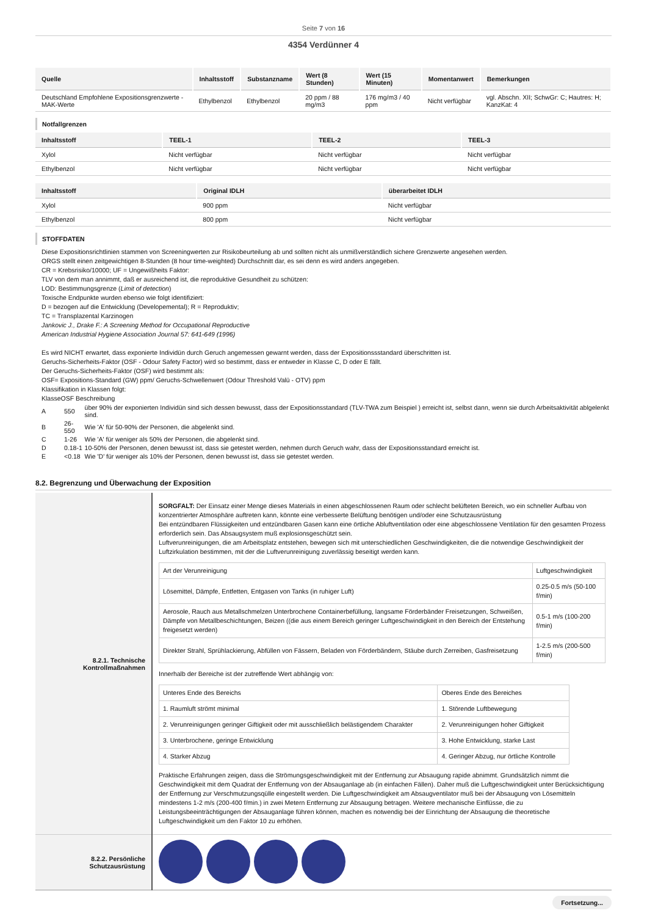Seite 7 von 16
4354 Verdünner 4
| Quelle | Inhaltsstoff | Substanzname | Wert (8 Stunden) | Wert (15 Minuten) | Momentanwert | Bemerkungen |
| --- | --- | --- | --- | --- | --- | --- |
| Deutschland Empfohlene Expositionsgrenzwerte - MAK-Werte | Ethylbenzol | Ethylbenzol | 20 ppm / 88 mg/m3 | 176 mg/m3 / 40 ppm | Nicht verfügbar | vgl. Abschn. XII; SchwGr: C; Hautres: H; KanzKat: 4 |
Notfallgrenzen
| Inhaltsstoff | TEEL-1 | TEEL-2 | TEEL-3 |
| --- | --- | --- | --- |
| Xylol | Nicht verfügbar | Nicht verfügbar | Nicht verfügbar |
| Ethylbenzol | Nicht verfügbar | Nicht verfügbar | Nicht verfügbar |
| Inhaltsstoff | Original IDLH | überarbeitet IDLH |
| --- | --- | --- |
| Xylol | 900 ppm | Nicht verfügbar |
| Ethylbenzol | 800 ppm | Nicht verfügbar |
STOFFDATEN
Diese Expositionsrichtlinien stammen von Screeningwerten zur Risikobeurteilung ab und sollten nicht als unmißverständlich sichere Grenzwerte angesehen werden.
ORGS stellt einen zeitgewichtigen 8-Stunden (8 hour time-weighted) Durchschnitt dar, es sei denn es wird anders angegeben.
CR = Krebsrisiko/10000; UF = Ungewißheits Faktor:
TLV von dem man annimmt, daß er ausreichend ist, die reproduktive Gesundheit zu schützen:
LOD: Bestimmungsgrenze (Limit of detection)
Toxische Endpunkte wurden ebenso wie folgt identifiziert:
D = bezogen auf die Entwicklung (Developemental); R = Reproduktiv;
TC = Transplazental Karzinogen
Jankovic J., Drake F.: A Screening Method for Occupational Reproductive
American Industrial Hygiene Association Journal 57: 641-649 (1996)
Es wird NICHT erwartet, dass exponierte Individün durch Geruch angemessen gewarnt werden, dass der Expositionssstandard überschritten ist.
Geruchs-Sicherheits-Faktor (OSF - Odour Safety Factor) wird so bestimmt, dass er entweder in Klasse C, D oder E fällt.
Der Geruchs-Sicherheits-Faktor (OSF) wird bestimmt als:
OSF= Expositions-Standard (GW) ppm/ Geruchs-Schwellenwert (Odour Threshold Valü - OTV) ppm
Klassifikation in Klassen folgt:
KlasseOSF Beschreibung
| A | 550 | über 90% der exponierten Individün sind sich dessen bewusst, dass der Expositionsstandard (TLV-TWA zum Beispiel ) erreicht ist, selbst dann, wenn sie durch Arbeitsaktivität ablgelenkt sind. |
| B | 26-550 | Wie 'A' für 50-90% der Personen, die abgelenkt sind. |
| C | 1-26 | Wie 'A' für weniger als 50% der Personen, die abgelenkt sind. |
| D | 0.18-1 | 10-50% der Personen, denen bewusst ist, dass sie getestet werden, nehmen durch Geruch wahr, dass der Expositionsstandard erreicht ist. |
| E | <0.18 | Wie 'D' für weniger als 10% der Personen, denen bewusst ist, dass sie getestet werden. |
8.2. Begrenzung und Überwachung der Exposition
| 8.2.1. Technische Kontrollmaßnahmen | SORGFALT: Der Einsatz einer Menge dieses Materials in einen abgeschlossenen Raum oder schlecht belüfteten Bereich, wo ein schneller Aufbau von konzentrierter Atmosphäre auftreten kann, könnte eine verbesserte Belüftung benötigen und/oder eine Schutzausrüstung Bei entzündbaren Flüssigkeiten und entzündbaren Gasen kann eine örtliche Abluftventilation oder eine abgeschlossene Ventilation für den gesamten Prozess erforderlich sein. Das Absaugsystem muß explosionsgeschützt sein. Luftverunreinigungen, die am Arbeitsplatz entstehen, bewegen sich mit unterschiedlichen Geschwindigkeiten, die die notwendige Geschwindigkeit der Luftzirkulation bestimmen, mit der die Luftverunreinigung zuverlässig beseitigt werden kann. / Art der Verunreinigung / Luftgeschwindigkeit / / Lösemittel, Dämpfe, Entfetten, Entgasen von Tanks (in ruhiger Luft) / 0.25-0.5 m/s (50-100 f/min) / / Aerosole, Rauch aus Metallschmelzen Unterbrochene Containerbefüllung, langsame Förderbänder Freisetzungen, Schweißen, Dämpfe von Metallbeschichtungen, Beizen ((die aus einem Bereich geringer Luftgeschwindigkeit in den Bereich der Entstehung freigesetzt werden) / 0.5-1 m/s (100-200 f/min) / / Direkter Strahl, Sprühlackierung, Abfüllen von Fässern, Beladen von Förderbändern, Stäube durch Zerreiben, Gasfreisetzung / 1-2.5 m/s (200-500 f/min) / Innerhalb der Bereiche ist der zutreffende Wert abhängig von: / Unteres Ende des Bereichs / Oberes Ende des Bereiches / / 1. Raumluft strömt minimal / 1. Störende Luftbewegung / / 2. Verunreinigungen geringer Giftigkeit oder mit ausschließlich belästigendem Charakter / 2. Verunreinigungen hoher Giftigkeit / / 3. Unterbrochene, geringe Entwicklung / 3. Hohe Entwicklung, starke Last / / 4. Starker Abzug / 4. Geringer Abzug, nur örtliche Kontrolle / Praktische Erfahrungen zeigen, dass die Strömungsgeschwindigkeit mit der Entfernung zur Absaugung rapide abnimmt. Grundsätzlich nimmt die Geschwindigkeit mit dem Quadrat der Entfernung von der Absauganlage ab (in einfachen Fällen). Daher muß die Luftgeschwindigkeit unter Berücksichtigung der Entfernung zur Verschmutzungsqülle eingestellt werden. Die Luftgeschwindigkeit am Absaugventilator muß bei der Absaugung von Lösemitteln mindestens 1-2 m/s (200-400 f/min.) in zwei Metern Entfernung zur Absaugung betragen. Weitere mechanische Einflüsse, die zu Leistungsbeeinträchtigungen der Absauganlage führen können, machen es notwendig bei der Einrichtung der Absaugung die theoretische Luftgeschwindigkeit um den Faktor 10 zu erhöhen. |
| 8.2.2. Persönliche Schutzausrüstung | |
Fortsetzung...